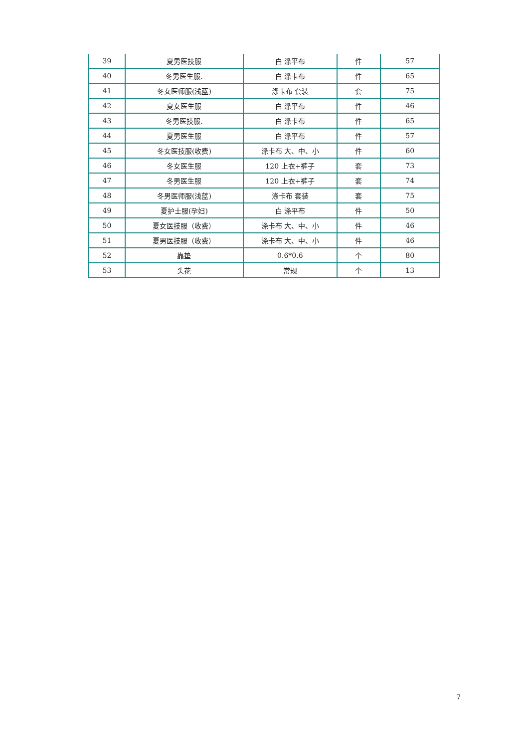| 39 | 夏男医技服 | 白 涤平布 | 件 | 57 |
| 40 | 冬男医生服. | 白 涤卡布 | 件 | 65 |
| 41 | 冬女医师服(浅蓝) | 涤卡布 套装 | 套 | 75 |
| 42 | 夏女医生服 | 白 涤平布 | 件 | 46 |
| 43 | 冬男医技服. | 白 涤卡布 | 件 | 65 |
| 44 | 夏男医生服 | 白 涤平布 | 件 | 57 |
| 45 | 冬女医技服(收费) | 涤卡布 大、中、小 | 件 | 60 |
| 46 | 冬女医生服 | 120 上衣+裤子 | 套 | 73 |
| 47 | 冬男医生服 | 120 上衣+裤子 | 套 | 74 |
| 48 | 冬男医师服(浅蓝) | 涤卡布 套装 | 套 | 75 |
| 49 | 夏护士服(孕妇) | 白 涤平布 | 件 | 50 |
| 50 | 夏女医技服（收费） | 涤卡布 大、中、小 | 件 | 46 |
| 51 | 夏男医技服（收费） | 涤卡布 大、中、小 | 件 | 46 |
| 52 | 靠垫 | 0.6*0.6 | 个 | 80 |
| 53 | 头花 | 常规 | 个 | 13 |
7